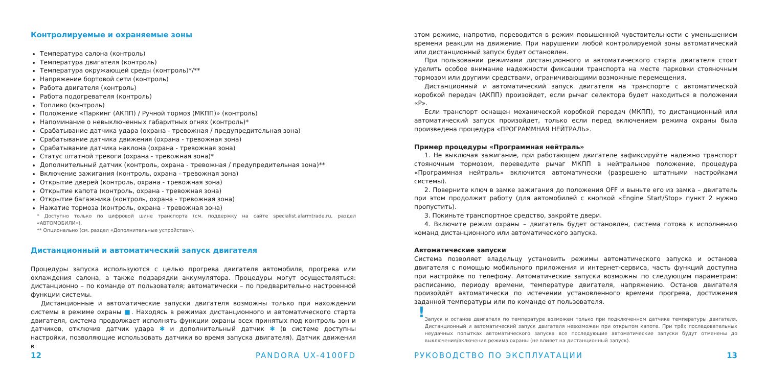Контролируемые и охраняемые зоны
Температура салона (контроль)
Температура двигателя (контроль)
Температура окружающей среды (контроль)*/**
Напряжение бортовой сети (контроль)
Работа двигателя (контроль)
Работа подогревателя (контроль)
Топливо (контроль)
Положение «Паркинг (АКПП) / Ручной тормоз (МКПП)» (контроль)
Напоминание о невыключенных габаритных огнях (контроль)*
Срабатывание датчика удара (охрана - тревожная / предупредительная зона)
Срабатывание датчика движения (охрана - тревожная зона)
Срабатывание датчика наклона (охрана - тревожная зона)
Статус штатной тревоги (охрана - тревожная зона)*
Дополнительный датчик (контроль, охрана - тревожная / предупредительная зона)**
Включение зажигания (контроль, охрана - тревожная зона)
Открытие дверей (контроль, охрана - тревожная зона)
Открытие капота (контроль, охрана - тревожная зона)
Открытие багажника (контроль, охрана - тревожная зона)
Нажатие тормоза (контроль, охрана - тревожная зона)
* Доступно только по цифровой шине транспорта (см. поддержку на сайте specialist.alarmtrade.ru, раздел «АВТОМОБИЛИ»).
** Опционально (см. раздел «Дополнительные устройства»).
Дистанционный и автоматический запуск двигателя
Процедуры запуска используются с целью прогрева двигателя автомобиля, прогрева или охлаждения салона, а также подзарядки аккумулятора. Процедуры могут осуществляться: дистанционно – по команде от пользователя; автоматически – по предварительно настроенной функции системы.
Дистанционные и автоматические запуски двигателя возможны только при нахождении системы в режиме охраны ■. Находясь в режимах дистанционного и автоматического старта двигателя, система продолжает исполнять функции охраны всех принятых под контроль зон и датчиков, отключив датчик удара ✱ и дополнительный датчик ✱ (в системе доступны настройки, позволяющие использовать датчики во время запуска двигателя). Датчик движения в
12 PANDORA UX-4100FD
этом режиме, напротив, переводится в режим повышенной чувствительности с уменьшением времени реакции на движение. При нарушении любой контролируемой зоны автоматический или дистанционный запуск будет остановлен.
При пользовании режимами дистанционного и автоматического старта двигателя стоит уделить особое внимание надежности фиксации транспорта на месте парковки стояночным тормозом или другими средствами, ограничивающими возможные перемещения.
Дистанционный и автоматический запуск двигателя на транспорте с автоматической коробкой передач (АКПП) произойдет, если рычаг селектора будет находиться в положении «P».
Если транспорт оснащен механической коробкой передач (МКПП), то дистанционный или автоматический запуск произойдет, только если перед включением режима охраны была произведена процедура «ПРОГРАММНАЯ НЕЙТРАЛЬ».
Пример процедуры «Программная нейтраль»
1. Не выключая зажигание, при работающем двигателе зафиксируйте надежно транспорт стояночным тормозом, переведите рычаг МКПП в нейтральное положение, процедура «Программная нейтраль» включится автоматически (разрешено штатными настройками системы).
2. Поверните ключ в замке зажигания до положения OFF и выньте его из замка – двигатель при этом продолжит работу (для автомобилей с кнопкой «Engine Start/Stop» пункт 2 нужно пропустить).
3. Покиньте транспортное средство, закройте двери.
4. Включите режим охраны – двигатель будет остановлен, система готова к исполнению команд дистанционного или автоматического запуска.
Автоматические запуски
Система позволяет владельцу установить режимы автоматического запуска и останова двигателя с помощью мобильного приложения и интернет-сервиса, часть функций доступна при настройке по телефону. Автоматические запуски возможны по следующим параметрам: расписанию, периоду времени, температуре двигателя, напряжению. Останов двигателя произойдёт автоматически по истечении установленного времени прогрева, достижения заданной температуры или по команде от пользователя.
!
Запуск и останов двигателя по температуре возможен только при подключенном датчике температуры двигателя. Дистанционный и автоматический запуск двигателя невозможен при открытом капоте. При трёх последовательных неудачных попытках автоматического запуска все последующие автоматические запуски будут отменены до выключения/включения режима охраны (не влияет на дистанционный запуск).
РУКОВОДСТВО ПО ЭКСПЛУАТАЦИИ 13